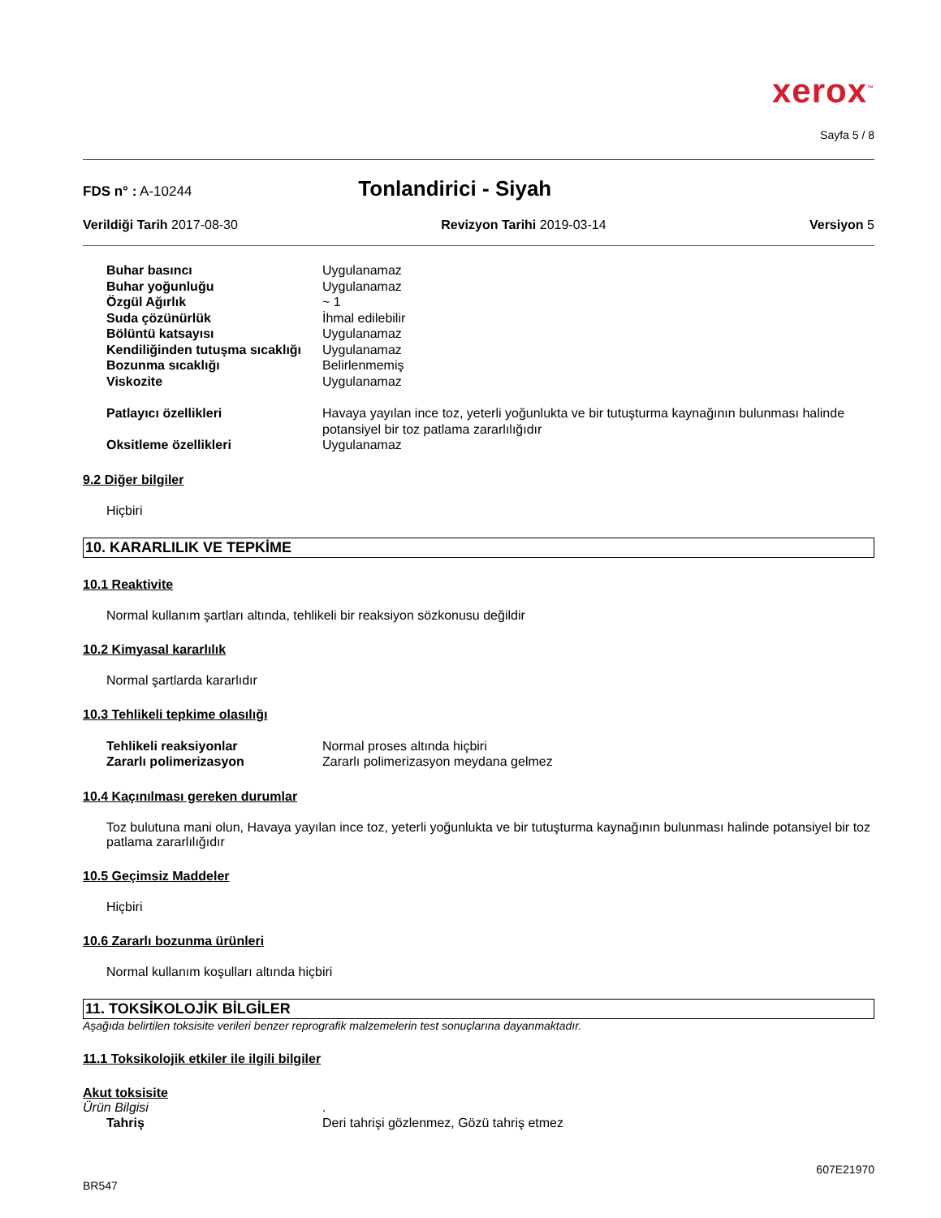xerox<sup>™</sup>
Sayfa 5 / 8
FDS n° : A-10244 Tonlandirici - Siyah
Verildiği Tarih 2017-08-30 Revizyon Tarihi 2019-03-14 Versiyon 5
| Buhar basıncı | Uygulanamaz |
| Buhar yoğunluğu | Uygulanamaz |
| Özgül Ağırlık | ~ 1 |
| Suda çözünürlük | İhmal edilebilir |
| Bölüntü katsayısı | Uygulanamaz |
| Kendiliğinden tutuşma sıcaklığı | Uygulanamaz |
| Bozunma sıcaklığı | Belirlenmemiş |
| Viskozite | Uygulanamaz |
| Patlayıcı özellikleri | Havaya yayılan ince toz, yeterli yoğunlukta ve bir tutuşturma kaynağının bulunması halinde potansiyel bir toz patlama zararlılığıdır |
| Oksitleme özellikleri | Uygulanamaz |
9.2 Diğer bilgiler
Hiçbiri
10. KARARLILIK VE TEPKİME
10.1 Reaktivite
Normal kullanım şartları altında, tehlikeli bir reaksiyon sözkonusu değildir
10.2 Kimyasal kararlılık
Normal şartlarda kararlıdır
10.3 Tehlikeli tepkime olasılığı
| Tehlikeli reaksiyonlar | Normal proses altında hiçbiri |
| Zararlı polimerizasyon | Zararlı polimerizasyon meydana gelmez |
10.4 Kaçınılması gereken durumlar
Toz bulutuna mani olun, Havaya yayılan ince toz, yeterli yoğunlukta ve bir tutuşturma kaynağının bulunması halinde potansiyel bir toz patlama zararlılığıdır
10.5 Geçimsiz Maddeler
Hiçbiri
10.6 Zararlı bozunma ürünleri
Normal kullanım koşulları altında hiçbiri
11. TOKSİKOLOJİK BİLGİLER
Aşağıda belirtilen toksisite verileri benzer reprografik malzemelerin test sonuçlarına dayanmaktadır.
11.1 Toksikolojik etkiler ile ilgili bilgiler
Akut toksisite
Ürün Bilgisi.
| Tahriş | Deri tahrişi gözlenmez, Gözü tahriş etmez |
607E21970
BR547